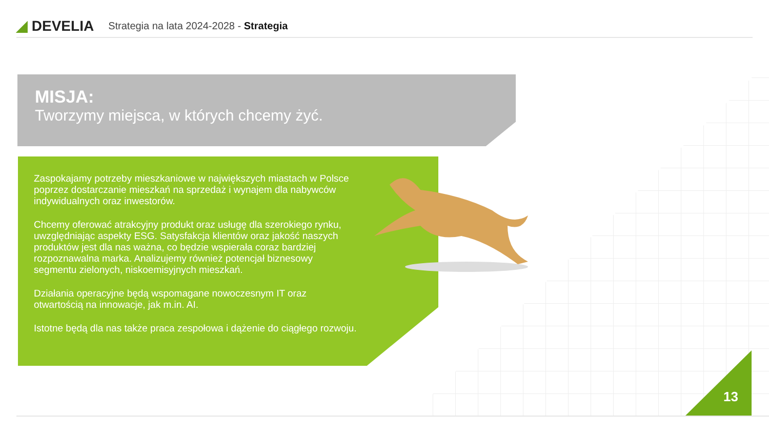◢ DEVELIA
Strategia na lata 2024-2028 - Strategia
MISJA:
Tworzymy miejsca, w których chcemy żyć.
Zaspokajamy potrzeby mieszkaniowe w największych miastach w Polsce poprzez dostarczanie mieszkań na sprzedaż i wynajem dla nabywców indywidualnych oraz inwestorów.
Chcemy oferować atrakcyjny produkt oraz usługę dla szerokiego rynku, uwzględniając aspekty ESG. Satysfakcja klientów oraz jakość naszych produktów jest dla nas ważna, co będzie wspierała coraz bardziej rozpoznawalna marka. Analizujemy również potencjał biznesowy segmentu zielonych, niskoemisyjnych mieszkań.
Działania operacyjne będą wspomagane nowoczesnym IT oraz otwartością na innowacje, jak m.in. AI.
Istotne będą dla nas także praca zespołowa i dążenie do ciągłego rozwoju.
13